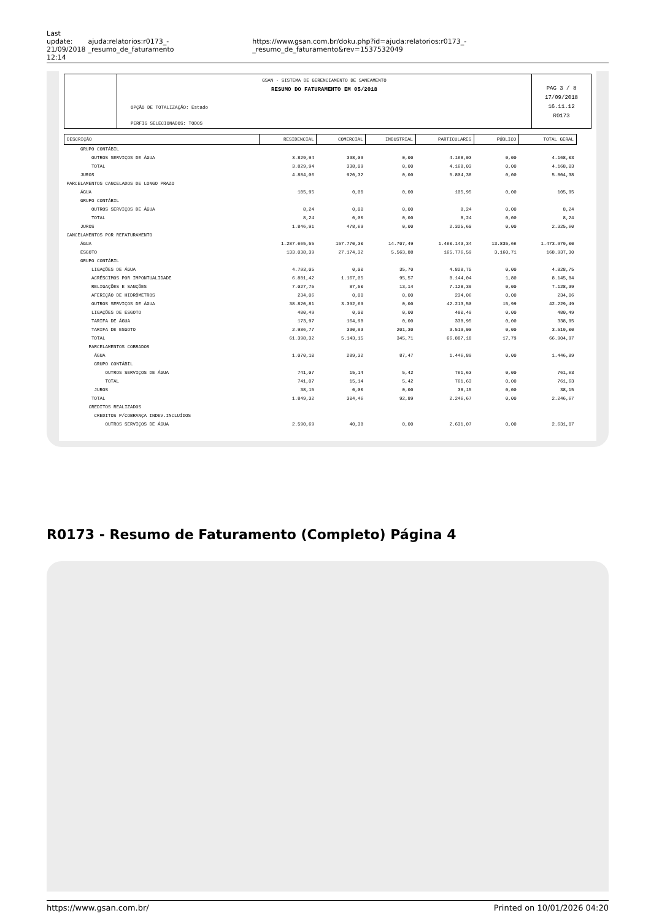Last
update:
21/09/2018
12:14
ajuda:relatorios:r0173_-_resumo_de_faturamento
https://www.gsan.com.br/doku.php?id=ajuda:relatorios:r0173_-_resumo_de_faturamento&rev=1537532049
GSAN - SISTEMA DE GERENCIAMENTO DE SANEAMENTO
RESUMO DO FATURAMENTO EM 05/2018
OPÇÃO DE TOTALIZAÇÃO: Estado
PERFIS SELECIONADOS: TODOS
PAG 3 / 8
17/09/2018
16.11.12
R0173
| DESCRIÇÃO | RESIDENCIAL | COMERCIAL | INDUSTRIAL | PARTICULARES | PÚBLICO | TOTAL GERAL |
| --- | --- | --- | --- | --- | --- | --- |
| GRUPO CONTÁBIL | | | | | | |
| OUTROS SERVIÇOS DE ÁGUA | 3.829,94 | 338,09 | 0,00 | 4.168,03 | 0,00 | 4.168,03 |
| TOTAL | 3.829,94 | 338,09 | 0,00 | 4.168,03 | 0,00 | 4.168,03 |
| JUROS | 4.884,06 | 920,32 | 0,00 | 5.804,38 | 0,00 | 5.804,38 |
| PARCELAMENTOS CANCELADOS DE LONGO PRAZO | | | | | | |
| ÁGUA | 105,95 | 0,00 | 0,00 | 105,95 | 0,00 | 105,95 |
| GRUPO CONTÁBIL | | | | | | |
| OUTROS SERVIÇOS DE ÁGUA | 8,24 | 0,00 | 0,00 | 8,24 | 0,00 | 8,24 |
| TOTAL | 8,24 | 0,00 | 0,00 | 8,24 | 0,00 | 8,24 |
| JUROS | 1.846,91 | 478,69 | 0,00 | 2.325,60 | 0,00 | 2.325,60 |
| CANCELAMENTOS POR REFATURAMENTO | | | | | | |
| ÁGUA | 1.287.665,55 | 157.770,30 | 14.707,49 | 1.460.143,34 | 13.835,66 | 1.473.979,00 |
| ESGOTO | 133.038,39 | 27.174,32 | 5.563,88 | 165.776,59 | 3.160,71 | 168.937,30 |
| GRUPO CONTÁBIL | | | | | | |
| LIGAÇÕES DE ÁGUA | 4.793,05 | 0,00 | 35,70 | 4.828,75 | 0,00 | 4.828,75 |
| ACRÉSCIMOS POR IMPONTUALIDADE | 6.881,42 | 1.167,05 | 95,57 | 8.144,04 | 1,80 | 8.145,84 |
| RELIGAÇÕES E SANÇÕES | 7.027,75 | 87,50 | 13,14 | 7.128,39 | 0,00 | 7.128,39 |
| AFERIÇÃO DE HIDRÔMETROS | 234,06 | 0,00 | 0,00 | 234,06 | 0,00 | 234,06 |
| OUTROS SERVIÇOS DE ÁGUA | 38.820,81 | 3.392,69 | 0,00 | 42.213,50 | 15,99 | 42.229,49 |
| LIGAÇÕES DE ESGOTO | 480,49 | 0,00 | 0,00 | 480,49 | 0,00 | 480,49 |
| TARIFA DE ÁGUA | 173,97 | 164,98 | 0,00 | 338,95 | 0,00 | 338,95 |
| TARIFA DE ESGOTO | 2.986,77 | 330,93 | 201,30 | 3.519,00 | 0,00 | 3.519,00 |
| TOTAL | 61.398,32 | 5.143,15 | 345,71 | 66.887,18 | 17,79 | 66.904,97 |
| PARCELAMENTOS COBRADOS | | | | | | |
| ÁGUA | 1.070,10 | 289,32 | 87,47 | 1.446,89 | 0,00 | 1.446,89 |
| GRUPO CONTÁBIL | | | | | | |
| OUTROS SERVIÇOS DE ÁGUA | 741,07 | 15,14 | 5,42 | 761,63 | 0,00 | 761,63 |
| TOTAL | 741,07 | 15,14 | 5,42 | 761,63 | 0,00 | 761,63 |
| JUROS | 38,15 | 0,00 | 0,00 | 38,15 | 0,00 | 38,15 |
| TOTAL | 1.849,32 | 304,46 | 92,89 | 2.246,67 | 0,00 | 2.246,67 |
| CREDITOS REALIZADOS | | | | | | |
| CREDITOS P/COBRANÇA INDEV.INCLUÍDOS | | | | | | |
| OUTROS SERVIÇOS DE ÁGUA | 2.590,69 | 40,38 | 0,00 | 2.631,07 | 0,00 | 2.631,07 |
R0173 - Resumo de Faturamento (Completo) Página 4
https://www.gsan.com.br/ Printed on 10/01/2026 04:20